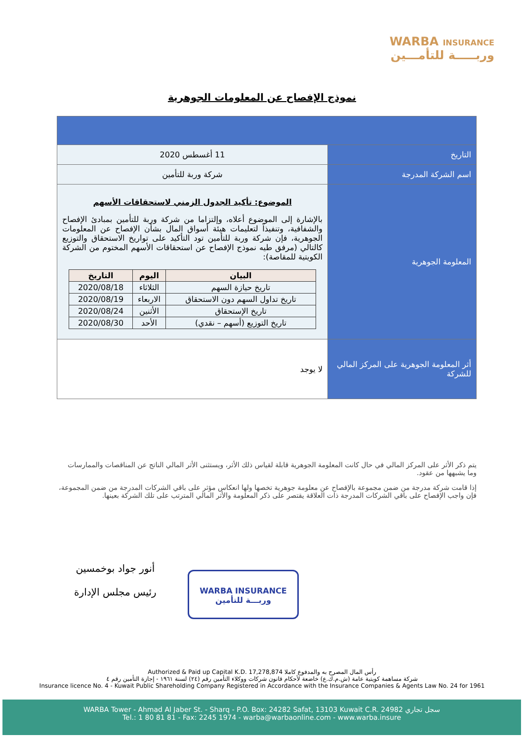WARBA INSURANCE
وربـــــة للتأمـــين
نموذج الإفصاح عن المعلومات الجوهرية
| التاريخ | 11 أغسطس 2020 |
| اسم الشركة المدرجة | شركة وربة للتأمين |
| المعلومة الجوهرية | الموضوع: تأكيد الجدول الزمني لاستحقاقات الأسهم بالإشارة إلى الموضوع أعلاه، وإلتزاما من شركة وربة للتأمين بمبادئ الإفصاح والشفافية، وتنفيذاً لتعليمات هيئة أسواق المال بشأن الإفصاح عن المعلومات الجوهرية، فإن شركة وربة للتأمين تود التأكيد على تواريخ الاستحقاق والتوزيع كالتالي (مرفق طيه نموذج الإفصاح عن استحقاقات الأسهم المختوم من الشركة الكويتية للمقاصة): / البيان / اليوم / التاريخ / / --- / --- / --- / / تاريخ حيازة السهم / الثلاثاء / 2020/08/18 / / تاريخ تداول السهم دون الاستحقاق / الاربعاء / 2020/08/19 / / تاريخ الإستحقاق / الأثنين / 2020/08/24 / / تاريخ التوزيع (أسهم – نقدي) / الأحد / 2020/08/30 / |
| أثر المعلومة الجوهرية على المركز المالي للشركة | لا يوجد |
يتم ذكر الأثر على المركز المالي في حال كانت المعلومة الجوهرية قابلة لقياس ذلك الأثر، ويستثنى الأثر المالي الناتج عن المناقصات والممارسات وما يشبهها من عقود.
إذا قامت شركة مدرجة من ضمن مجموعة بالإفصاح عن معلومة جوهرية تخصها ولها انعكاس مؤثر على باقي الشركات المدرجة من ضمن المجموعة، فإن واجب الإفصاح على باقي الشركات المدرجة ذات العلاقة يقتصر على ذكر المعلومة والأثر المالي المترتب على تلك الشركة بعينها.
أنور جواد بوخمسين
رئيس مجلس الإدارة
WARBA INSURANCE
وربـــة للتأمين
Authorized & Paid up Capital K.D. 17,278,874 رأس المال المصرح به والمدفوع كاملا
شركة مساهمة كويتية عامة (ش.م.ك.ع) خاضعة لأحكام قانون شركات ووكلاء التأمين رقم (٢٤) لسنة ١٩٦١ - إجازة التأمين رقم ٤
Insurance licence No. 4 - Kuwait Public Shareholding Company Registered in Accordance with the Insurance Companies & Agents Law No. 24 for 1961
WARBA Tower - Ahmad Al Jaber St. - Sharq - P.O. Box: 24282 Safat, 13103 Kuwait C.R. 24982 سجل تجاري
Tel.: 1 80 81 81 - Fax: 2245 1974 - warba@warbaonline.com - www.warba.insure